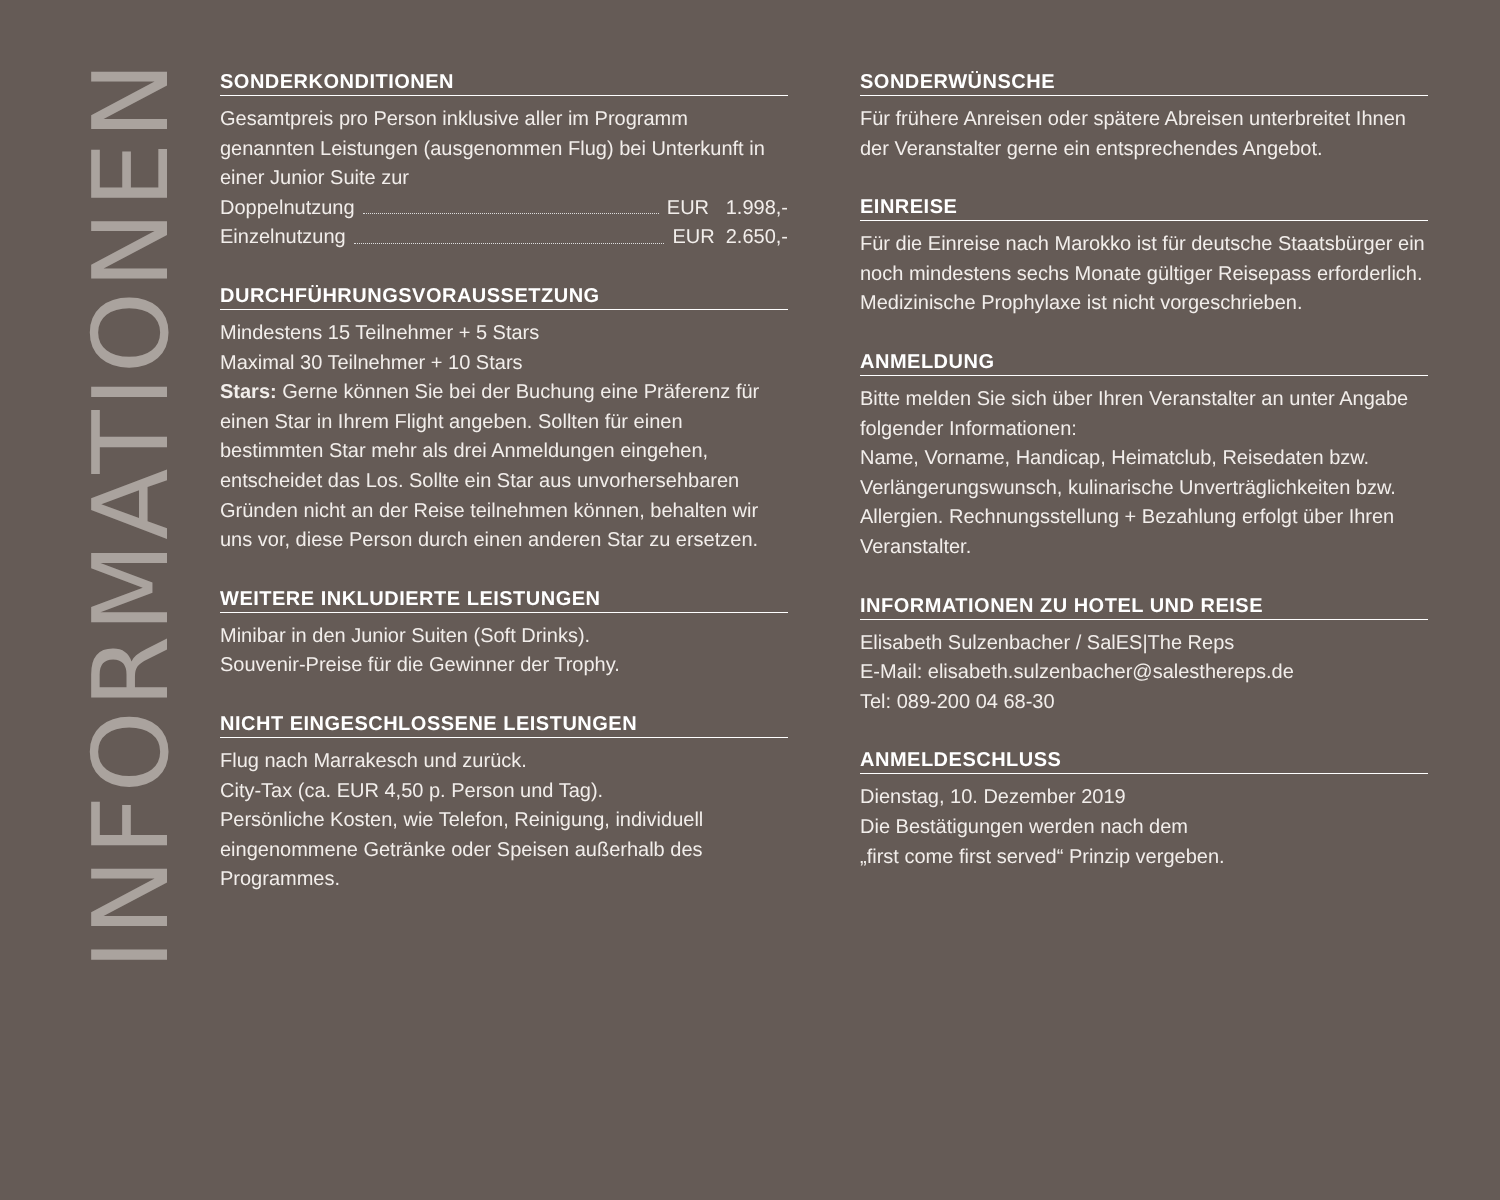INFORMATIONEN
SONDERKONDITIONEN
Gesamtpreis pro Person inklusive aller im Programm genannten Leistungen (ausgenommen Flug) bei Unterkunft in einer Junior Suite zur
Doppelnutzung EUR 1.998,-
Einzelnutzung EUR 2.650,-
DURCHFÜHRUNGSVORAUSSETZUNG
Mindestens 15 Teilnehmer + 5 Stars
Maximal 30 Teilnehmer + 10 Stars
Stars: Gerne können Sie bei der Buchung eine Präferenz für einen Star in Ihrem Flight angeben. Sollten für einen bestimmten Star mehr als drei Anmeldungen eingehen, entscheidet das Los. Sollte ein Star aus unvorherseh­baren Gründen nicht an der Reise teilnehmen können, behalten wir uns vor, diese Person durch einen anderen Star zu ersetzen.
WEITERE INKLUDIERTE LEISTUNGEN
Minibar in den Junior Suiten (Soft Drinks).
Souvenir-Preise für die Gewinner der Trophy.
NICHT EINGESCHLOSSENE LEISTUNGEN
Flug nach Marrakesch und zurück.
City-Tax (ca. EUR 4,50 p. Person und Tag).
Persönliche Kosten, wie Telefon, Reinigung, individuell eingenommene Getränke oder Speisen außerhalb des Programmes.
SONDERWÜNSCHE
Für frühere Anreisen oder spätere Abreisen unterbreitet Ihnen der Veranstalter gerne ein entsprechendes Ange­bot.
EINREISE
Für die Einreise nach Marokko ist für deutsche Staats­bürger ein noch mindestens sechs Monate gültiger Reisepass erforderlich. Medizinische Prophylaxe ist nicht vorgeschrieben.
ANMELDUNG
Bitte melden Sie sich über Ihren Veranstalter an unter Angabe folgender Informationen:
Name, Vorname, Handicap, Heimatclub, Reisedaten bzw. Verlängerungswunsch, kulinarische Unverträglichkeiten bzw. Allergien. Rechnungsstellung + Bezahlung erfolgt über Ihren Veranstalter.
INFORMATIONEN ZU HOTEL UND REISE
Elisabeth Sulzenbacher / SalES|The Reps
E-Mail: elisabeth.sulzenbacher@salesthereps.de
Tel: 089-200 04 68-30
ANMELDESCHLUSS
Dienstag, 10. Dezember 2019
Die Bestätigungen werden nach dem
„first come first served“ Prinzip vergeben.